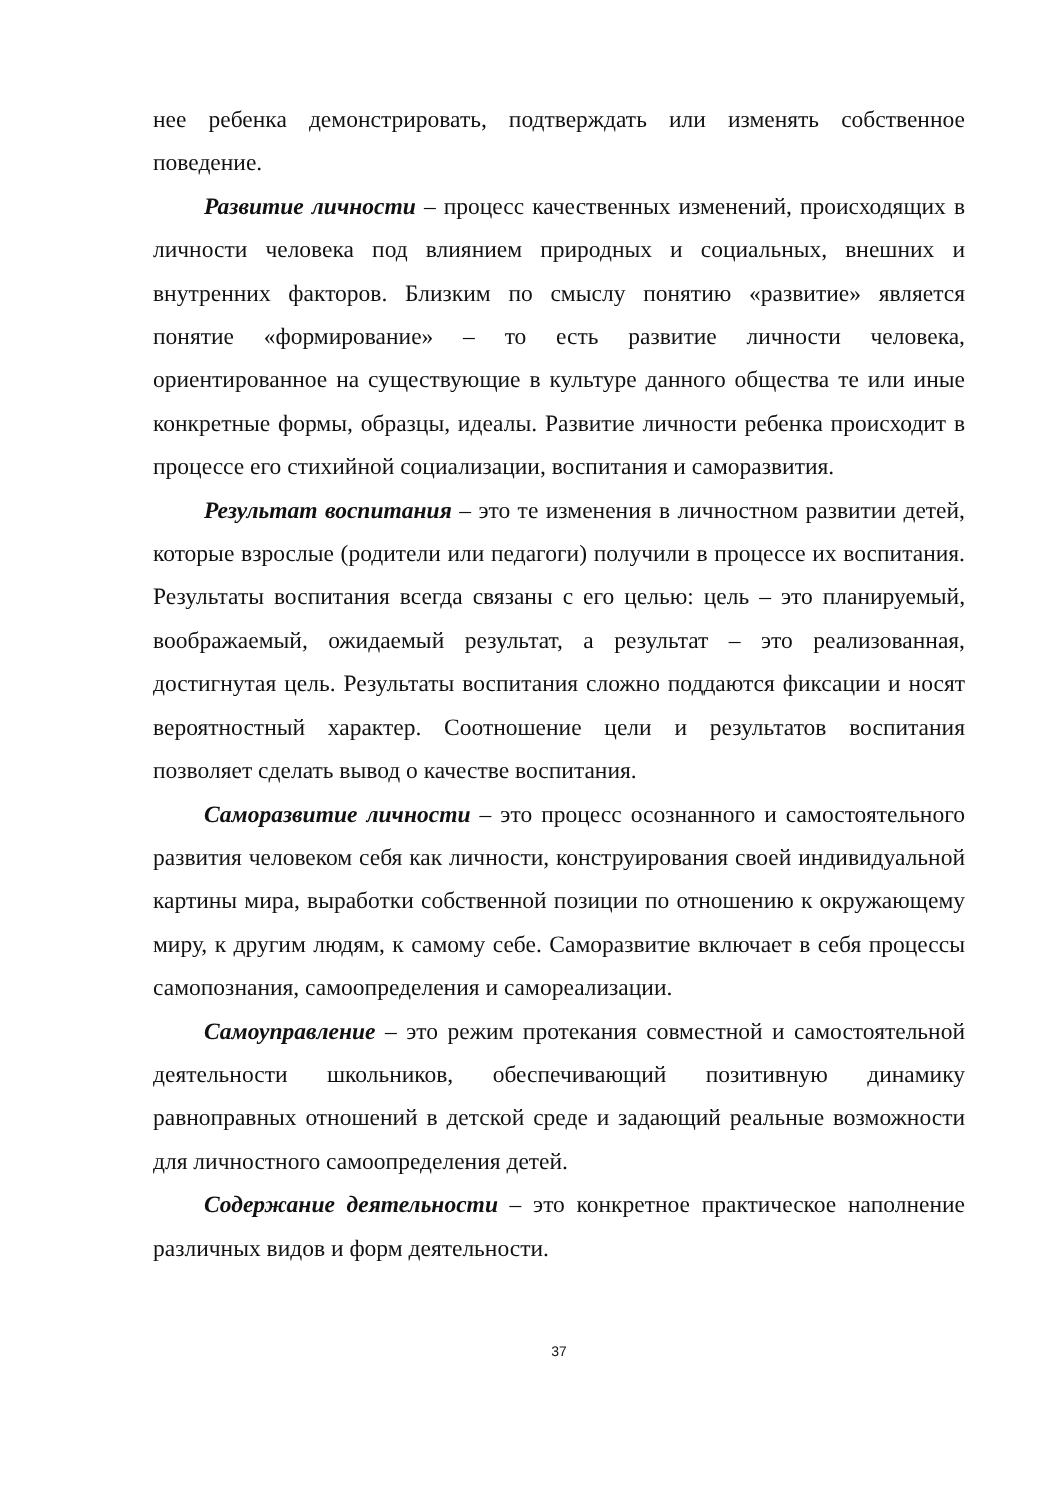нее ребенка демонстрировать, подтверждать или изменять собственное поведение.
Развитие личности – процесс качественных изменений, происходящих в личности человека под влиянием природных и социальных, внешних и внутренних факторов. Близким по смыслу понятию «развитие» является понятие «формирование» – то есть развитие личности человека, ориентированное на существующие в культуре данного общества те или иные конкретные формы, образцы, идеалы. Развитие личности ребенка происходит в процессе его стихийной социализации, воспитания и саморазвития.
Результат воспитания – это те изменения в личностном развитии детей, которые взрослые (родители или педагоги) получили в процессе их воспитания. Результаты воспитания всегда связаны с его целью: цель – это планируемый, воображаемый, ожидаемый результат, а результат – это реализованная, достигнутая цель. Результаты воспитания сложно поддаются фиксации и носят вероятностный характер. Соотношение цели и результатов воспитания позволяет сделать вывод о качестве воспитания.
Саморазвитие личности – это процесс осознанного и самостоятельного развития человеком себя как личности, конструирования своей индивидуальной картины мира, выработки собственной позиции по отношению к окружающему миру, к другим людям, к самому себе. Саморазвитие включает в себя процессы самопознания, самоопределения и самореализации.
Самоуправление – это режим протекания совместной и самостоятельной деятельности школьников, обеспечивающий позитивную динамику равноправных отношений в детской среде и задающий реальные возможности для личностного самоопределения детей.
Содержание деятельности – это конкретное практическое наполнение различных видов и форм деятельности.
37